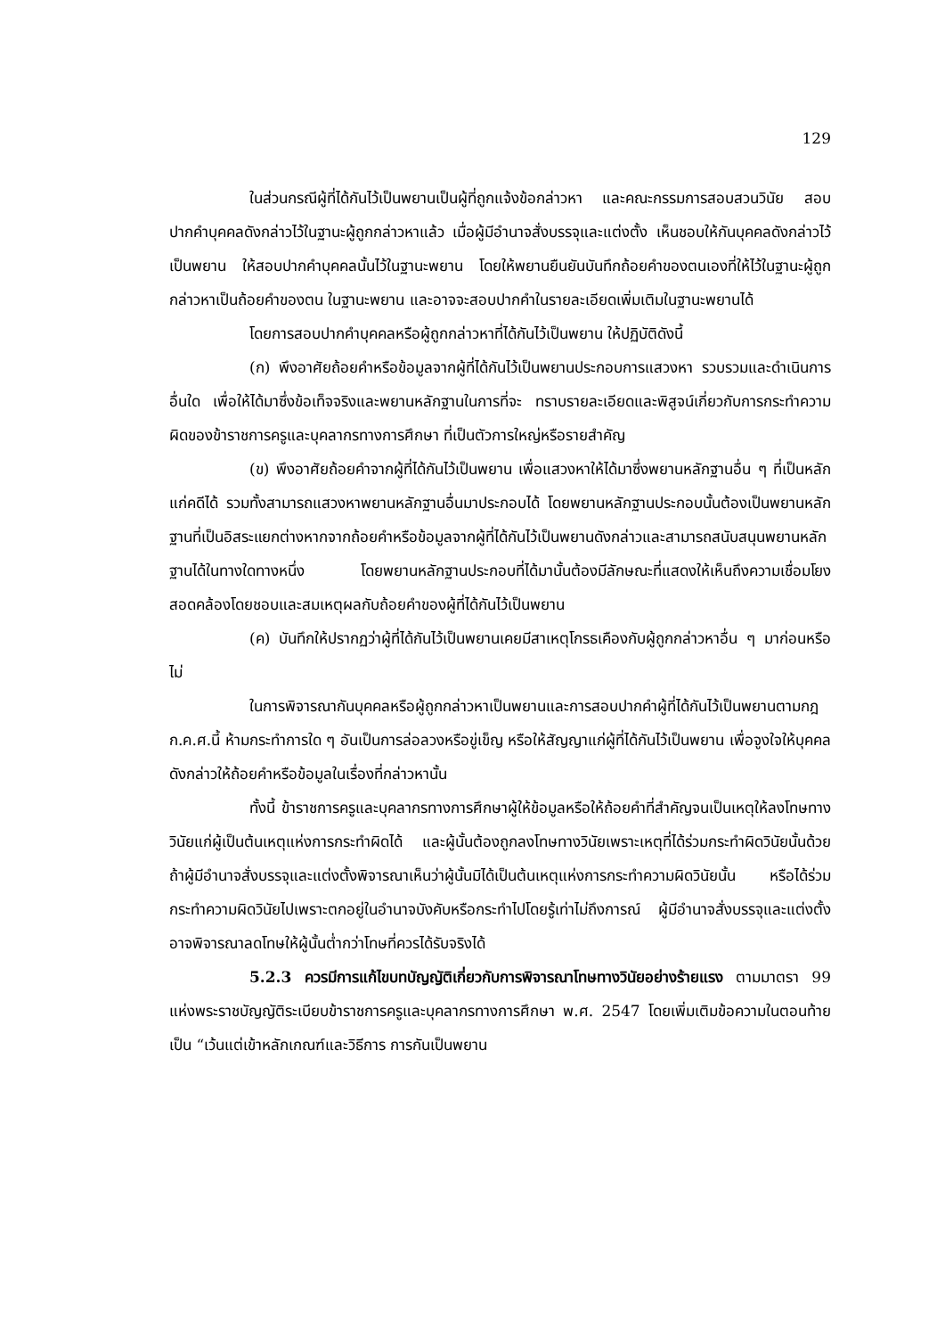129
ในส่วนกรณีผู้ที่ได้กันไว้เป็นพยานเป็นผู้ที่ถูกแจ้งข้อกล่าวหา และคณะกรรมการสอบสวนวินัย สอบปากคำบุคคลดังกล่าวไว้ในฐานะผู้ถูกกล่าวหาแล้ว เมื่อผู้มีอำนาจสั่งบรรจุและแต่งตั้ง เห็นชอบให้กันบุคคลดังกล่าวไว้เป็นพยาน ให้สอบปากคำบุคคลนั้นไว้ในฐานะพยาน โดยให้พยานยืนยันบันทึกถ้อยคำของตนเองที่ให้ไว้ในฐานะผู้ถูกกล่าวหาเป็นถ้อยคำของตน ในฐานะพยาน และอาจจะสอบปากคำในรายละเอียดเพิ่มเติมในฐานะพยานได้
โดยการสอบปากคำบุคคลหรือผู้ถูกกล่าวหาที่ได้กันไว้เป็นพยาน ให้ปฏิบัติดังนี้
(ก) พึงอาศัยถ้อยคำหรือข้อมูลจากผู้ที่ได้กันไว้เป็นพยานประกอบการแสวงหา รวบรวมและดำเนินการอื่นใด เพื่อให้ได้มาซึ่งข้อเท็จจริงและพยานหลักฐานในการที่จะ ทราบรายละเอียดและพิสูจน์เกี่ยวกับการกระทำความผิดของข้าราชการครูและบุคลากรทางการศึกษา ที่เป็นตัวการใหญ่หรือรายสำคัญ
(ข) พึงอาศัยถ้อยคำจากผู้ที่ได้กันไว้เป็นพยาน เพื่อแสวงหาให้ได้มาซึ่งพยานหลักฐานอื่น ๆ ที่เป็นหลักแก่คดีได้ รวมทั้งสามารถแสวงหาพยานหลักฐานอื่นมาประกอบได้ โดยพยานหลักฐานประกอบนั้นต้องเป็นพยานหลักฐานที่เป็นอิสระแยกต่างหากจากถ้อยคำหรือข้อมูลจากผู้ที่ได้กันไว้เป็นพยานดังกล่าวและสามารถสนับสนุนพยานหลักฐานได้ในทางใดทางหนึ่ง โดยพยานหลักฐานประกอบที่ได้มานั้นต้องมีลักษณะที่แสดงให้เห็นถึงความเชื่อมโยง สอดคล้องโดยชอบและสมเหตุผลกับถ้อยคำของผู้ที่ได้กันไว้เป็นพยาน
(ค) บันทึกให้ปรากฏว่าผู้ที่ได้กันไว้เป็นพยานเคยมีสาเหตุโกรธเคืองกับผู้ถูกกล่าวหาอื่น ๆ มาก่อนหรือไม่
ในการพิจารณากันบุคคลหรือผู้ถูกกล่าวหาเป็นพยานและการสอบปากคำผู้ที่ได้กันไว้เป็นพยานตามกฎ ก.ค.ศ.นี้ ห้ามกระทำการใด ๆ อันเป็นการล่อลวงหรือขู่เข็ญ หรือให้สัญญาแก่ผู้ที่ได้กันไว้เป็นพยาน เพื่อจูงใจให้บุคคลดังกล่าวให้ถ้อยคำหรือข้อมูลในเรื่องที่กล่าวหานั้น
ทั้งนี้ ข้าราชการครูและบุคลากรทางการศึกษาผู้ให้ข้อมูลหรือให้ถ้อยคำที่สำคัญจนเป็นเหตุให้ลงโทษทางวินัยแก่ผู้เป็นต้นเหตุแห่งการกระทำผิดได้ และผู้นั้นต้องถูกลงโทษทางวินัยเพราะเหตุที่ได้ร่วมกระทำผิดวินัยนั้นด้วย ถ้าผู้มีอำนาจสั่งบรรจุและแต่งตั้งพิจารณาเห็นว่าผู้นั้นมิได้เป็นต้นเหตุแห่งการกระทำความผิดวินัยนั้น หรือได้ร่วมกระทำความผิดวินัยไปเพราะตกอยู่ในอำนาจบังคับหรือกระทำไปโดยรู้เท่าไม่ถึงการณ์ ผู้มีอำนาจสั่งบรรจุและแต่งตั้งอาจพิจารณาลดโทษให้ผู้นั้นต่ำกว่าโทษที่ควรได้รับจริงได้
5.2.3 ควรมีการแก้ไขบทบัญญัติเกี่ยวกับการพิจารณาโทษทางวินัยอย่างร้ายแรง ตามมาตรา 99 แห่งพระราชบัญญัติระเบียบข้าราชการครูและบุคลากรทางการศึกษา พ.ศ. 2547 โดยเพิ่มเติมข้อความในตอนท้ายเป็น “เว้นแต่เข้าหลักเกณฑ์และวิธีการ การกันเป็นพยาน